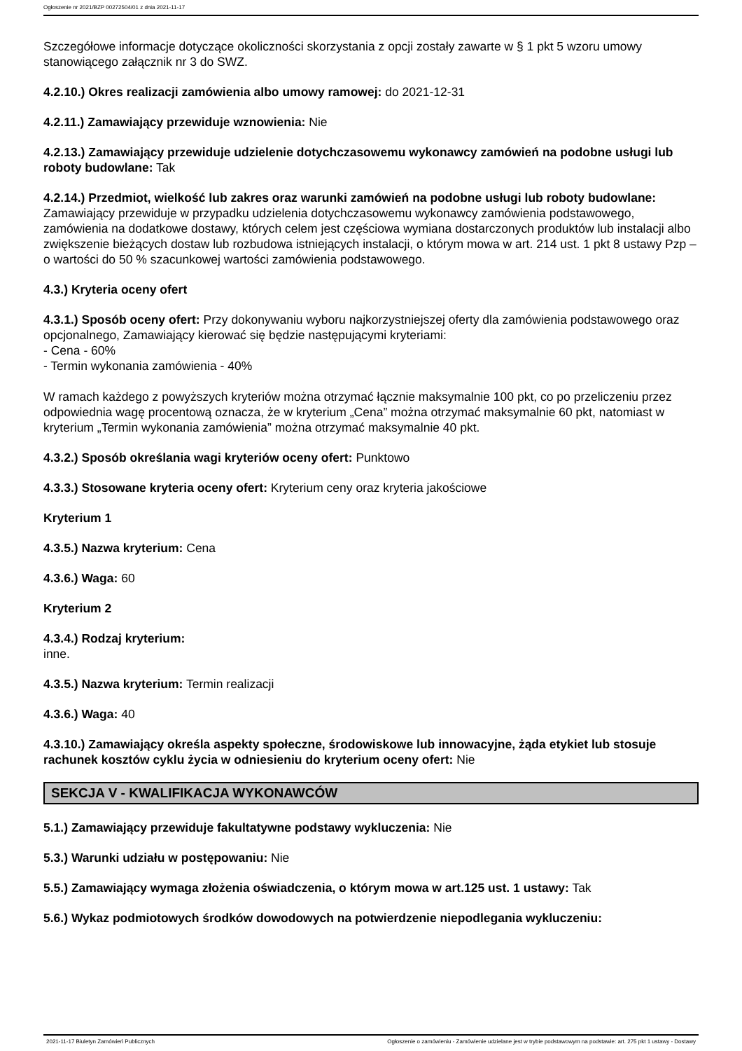Ogłoszenie nr 2021/BZP 00272504/01 z dnia 2021-11-17
Szczegółowe informacje dotyczące okoliczności skorzystania z opcji zostały zawarte w § 1 pkt 5 wzoru umowy stanowiącego załącznik nr 3 do SWZ.
4.2.10.) Okres realizacji zamówienia albo umowy ramowej: do 2021-12-31
4.2.11.) Zamawiający przewiduje wznowienia: Nie
4.2.13.) Zamawiający przewiduje udzielenie dotychczasowemu wykonawcy zamówień na podobne usługi lub roboty budowlane: Tak
4.2.14.) Przedmiot, wielkość lub zakres oraz warunki zamówień na podobne usługi lub roboty budowlane: Zamawiający przewiduje w przypadku udzielenia dotychczasowemu wykonawcy zamówienia podstawowego, zamówienia na dodatkowe dostawy, których celem jest częściowa wymiana dostarczonych produktów lub instalacji albo zwiększenie bieżących dostaw lub rozbudowa istniejących instalacji, o którym mowa w art. 214 ust. 1 pkt 8 ustawy Pzp – o wartości do 50 % szacunkowej wartości zamówienia podstawowego.
4.3.) Kryteria oceny ofert
4.3.1.) Sposób oceny ofert: Przy dokonywaniu wyboru najkorzystniejszej oferty dla zamówienia podstawowego oraz opcjonalnego, Zamawiający kierować się będzie następującymi kryteriami:
- Cena - 60%
- Termin wykonania zamówienia - 40%
W ramach każdego z powyższych kryteriów można otrzymać łącznie maksymalnie 100 pkt, co po przeliczeniu przez odpowiednia wagę procentową oznacza, że w kryterium „Cena” można otrzymać maksymalnie 60 pkt, natomiast w kryterium „Termin wykonania zamówienia” można otrzymać maksymalnie 40 pkt.
4.3.2.) Sposób określania wagi kryteriów oceny ofert: Punktowo
4.3.3.) Stosowane kryteria oceny ofert: Kryterium ceny oraz kryteria jakościowe
Kryterium 1
4.3.5.) Nazwa kryterium: Cena
4.3.6.) Waga: 60
Kryterium 2
4.3.4.) Rodzaj kryterium:
inne.
4.3.5.) Nazwa kryterium: Termin realizacji
4.3.6.) Waga: 40
4.3.10.) Zamawiający określa aspekty społeczne, środowiskowe lub innowacyjne, żąda etykiet lub stosuje rachunek kosztów cyklu życia w odniesieniu do kryterium oceny ofert: Nie
SEKCJA V - KWALIFIKACJA WYKONAWCÓW
5.1.) Zamawiający przewiduje fakultatywne podstawy wykluczenia: Nie
5.3.) Warunki udziału w postępowaniu: Nie
5.5.) Zamawiający wymaga złożenia oświadczenia, o którym mowa w art.125 ust. 1 ustawy: Tak
5.6.) Wykaz podmiotowych środków dowodowych na potwierdzenie niepodlegania wykluczeniu:
2021-11-17 Biuletyn Zamówień Publicznych Ogłoszenie o zamówieniu - Zamówienie udzielane jest w trybie podstawowym na podstawie: art. 275 pkt 1 ustawy - Dostawy